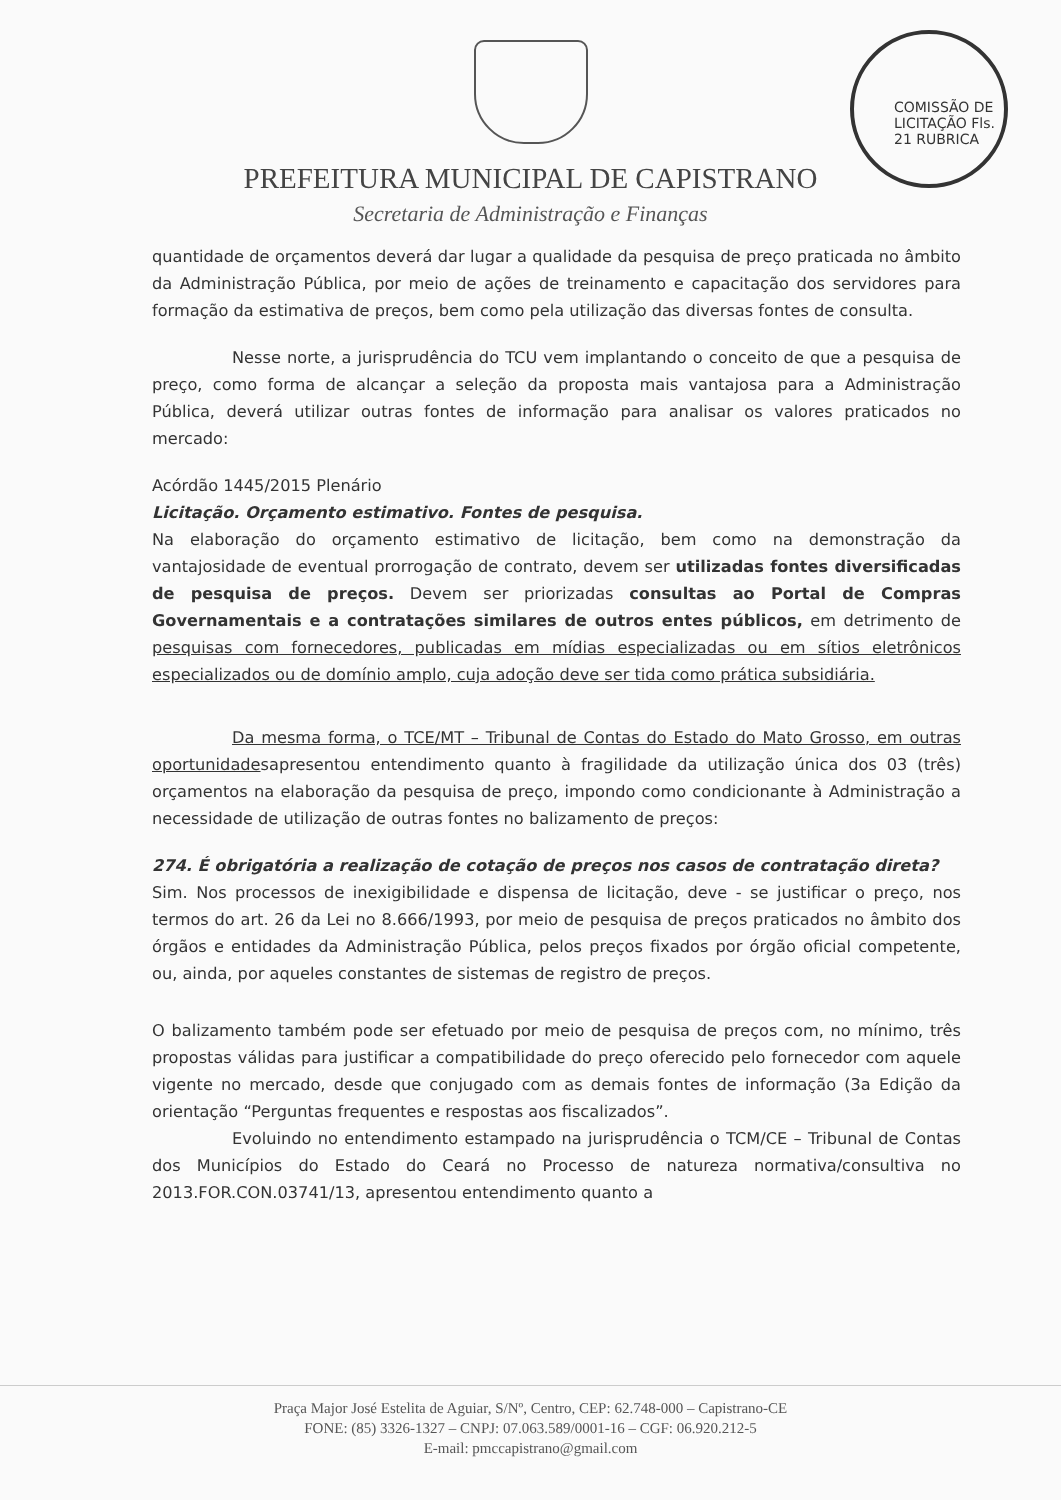COMISSÃO DE LICITAÇÃO Fls. 21 RUBRICA
PREFEITURA MUNICIPAL DE CAPISTRANO
Secretaria de Administração e Finanças
quantidade de orçamentos deverá dar lugar a qualidade da pesquisa de preço praticada no âmbito da Administração Pública, por meio de ações de treinamento e capacitação dos servidores para formação da estimativa de preços, bem como pela utilização das diversas fontes de consulta.
Nesse norte, a jurisprudência do TCU vem implantando o conceito de que a pesquisa de preço, como forma de alcançar a seleção da proposta mais vantajosa para a Administração Pública, deverá utilizar outras fontes de informação para analisar os valores praticados no mercado:
Acórdão 1445/2015 Plenário
Licitação. Orçamento estimativo. Fontes de pesquisa.
Na elaboração do orçamento estimativo de licitação, bem como na demonstração da vantajosidade de eventual prorrogação de contrato, devem ser utilizadas fontes diversificadas de pesquisa de preços. Devem ser priorizadas consultas ao Portal de Compras Governamentais e a contratações similares de outros entes públicos, em detrimento de pesquisas com fornecedores, publicadas em mídias especializadas ou em sítios eletrônicos especializados ou de domínio amplo, cuja adoção deve ser tida como prática subsidiária.
Da mesma forma, o TCE/MT – Tribunal de Contas do Estado do Mato Grosso, em outras oportunidadesapresentou entendimento quanto à fragilidade da utilização única dos 03 (três) orçamentos na elaboração da pesquisa de preço, impondo como condicionante à Administração a necessidade de utilização de outras fontes no balizamento de preços:
274. É obrigatória a realização de cotação de preços nos casos de contratação direta?
Sim. Nos processos de inexigibilidade e dispensa de licitação, deve - se justificar o preço, nos termos do art. 26 da Lei no 8.666/1993, por meio de pesquisa de preços praticados no âmbito dos órgãos e entidades da Administração Pública, pelos preços fixados por órgão oficial competente, ou, ainda, por aqueles constantes de sistemas de registro de preços.
O balizamento também pode ser efetuado por meio de pesquisa de preços com, no mínimo, três propostas válidas para justificar a compatibilidade do preço oferecido pelo fornecedor com aquele vigente no mercado, desde que conjugado com as demais fontes de informação (3a Edição da orientação “Perguntas frequentes e respostas aos fiscalizados”.
Evoluindo no entendimento estampado na jurisprudência o TCM/CE – Tribunal de Contas dos Municípios do Estado do Ceará no Processo de natureza normativa/consultiva no 2013.FOR.CON.03741/13, apresentou entendimento quanto a
Praça Major José Estelita de Aguiar, S/Nº, Centro, CEP: 62.748-000 – Capistrano-CE
FONE: (85) 3326-1327 – CNPJ: 07.063.589/0001-16 – CGF: 06.920.212-5
E-mail: pmccapistrano@gmail.com